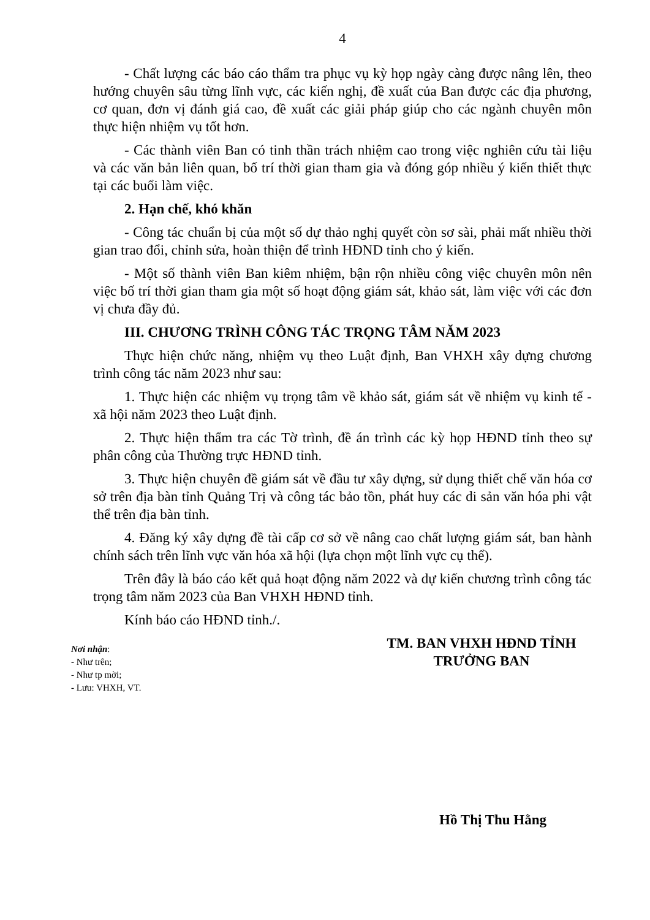4
- Chất lượng các báo cáo thẩm tra phục vụ kỳ họp ngày càng được nâng lên, theo hướng chuyên sâu từng lĩnh vực, các kiến nghị, đề xuất của Ban được các địa phương, cơ quan, đơn vị đánh giá cao, đề xuất các giải pháp giúp cho các ngành chuyên môn thực hiện nhiệm vụ tốt hơn.
- Các thành viên Ban có tinh thần trách nhiệm cao trong việc nghiên cứu tài liệu và các văn bản liên quan, bố trí thời gian tham gia và đóng góp nhiều ý kiến thiết thực tại các buổi làm việc.
2. Hạn chế, khó khăn
- Công tác chuẩn bị của một số dự thảo nghị quyết còn sơ sài, phải mất nhiều thời gian trao đổi, chỉnh sửa, hoàn thiện để trình HĐND tỉnh cho ý kiến.
- Một số thành viên Ban kiêm nhiệm, bận rộn nhiều công việc chuyên môn nên việc bố trí thời gian tham gia một số hoạt động giám sát, khảo sát, làm việc với các đơn vị chưa đầy đủ.
III. CHƯƠNG TRÌNH CÔNG TÁC TRỌNG TÂM NĂM 2023
Thực hiện chức năng, nhiệm vụ theo Luật định, Ban VHXH xây dựng chương trình công tác năm 2023 như sau:
1. Thực hiện các nhiệm vụ trọng tâm về khảo sát, giám sát về nhiệm vụ kinh tế - xã hội năm 2023 theo Luật định.
2. Thực hiện thẩm tra các Tờ trình, đề án trình các kỳ họp HĐND tỉnh theo sự phân công của Thường trực HĐND tỉnh.
3. Thực hiện chuyên đề giám sát về đầu tư xây dựng, sử dụng thiết chế văn hóa cơ sở trên địa bàn tỉnh Quảng Trị và công tác bảo tồn, phát huy các di sản văn hóa phi vật thể trên địa bàn tỉnh.
4. Đăng ký xây dựng đề tài cấp cơ sở về nâng cao chất lượng giám sát, ban hành chính sách trên lĩnh vực văn hóa xã hội (lựa chọn một lĩnh vực cụ thể).
Trên đây là báo cáo kết quả hoạt động năm 2022 và dự kiến chương trình công tác trọng tâm năm 2023 của Ban VHXH HĐND tỉnh.
Kính báo cáo HĐND tỉnh./.
Nơi nhận:
- Như trên;
- Như tp mời;
- Lưu: VHXH, VT.
TM. BAN VHXH HĐND TỈNH
TRƯỞNG BAN
Hồ Thị Thu Hằng